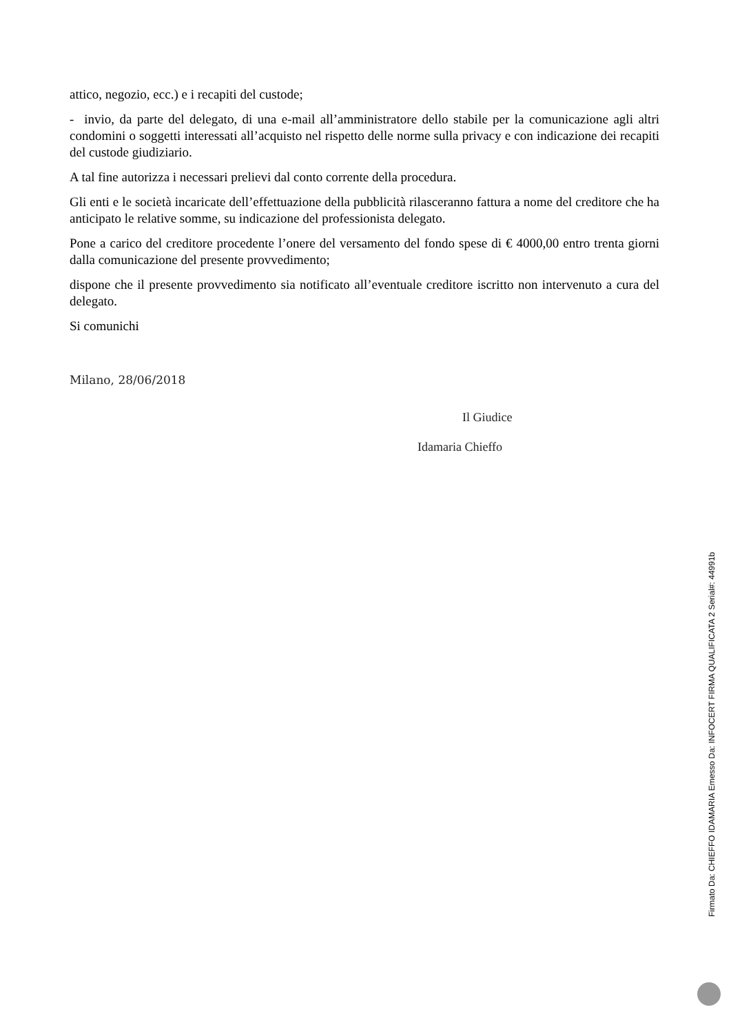attico, negozio, ecc.) e i recapiti del custode;
- invio, da parte del delegato, di una e-mail all’amministratore dello stabile per la comunicazione agli altri condomini o soggetti interessati all’acquisto nel rispetto delle norme sulla privacy e con indicazione dei recapiti del custode giudiziario.
A tal fine autorizza i necessari prelievi dal conto corrente della procedura.
Gli enti e le società incaricate dell’effettuazione della pubblicità rilasceranno fattura a nome del creditore che ha anticipato le relative somme, su indicazione del professionista delegato.
Pone a carico del creditore procedente l’onere del versamento del fondo spese di € 4000,00 entro trenta giorni dalla comunicazione del presente provvedimento;
dispone che il presente provvedimento sia notificato all’eventuale creditore iscritto non intervenuto a cura del delegato.
Si comunichi
Milano, 28/06/2018
Il Giudice
Idamaria Chieffo
Firmato Da: CHIEFFO IDAMARIA Emesso Da: INFOCERT FIRMA QUALIFICATA 2 Serial#: 44991b